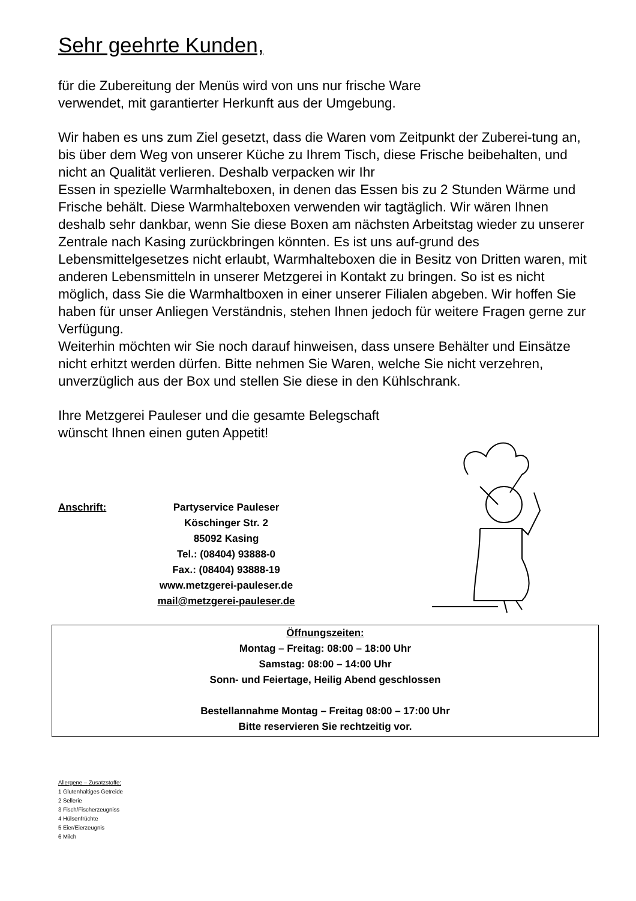Sehr geehrte Kunden,
für die Zubereitung der Menüs wird von uns nur frische Ware
verwendet, mit garantierter Herkunft aus der Umgebung.
Wir haben es uns zum Ziel gesetzt, dass die Waren vom Zeitpunkt der Zuberei-tung an, bis über dem Weg von unserer Küche zu Ihrem Tisch, diese Frische beibehalten, und nicht an Qualität verlieren. Deshalb verpacken wir Ihr
Essen in spezielle Warmhalteboxen, in denen das Essen bis zu 2 Stunden Wärme und Frische behält. Diese Warmhalteboxen verwenden wir tagtäglich. Wir wären Ihnen deshalb sehr dankbar, wenn Sie diese Boxen am nächsten Arbeitstag wieder zu unserer Zentrale nach Kasing zurückbringen könnten. Es ist uns auf-grund des Lebensmittelgesetzes nicht erlaubt, Warmhalteboxen die in Besitz von Dritten waren, mit anderen Lebensmitteln in unserer Metzgerei in Kontakt zu bringen. So ist es nicht möglich, dass Sie die Warmhaltboxen in einer unserer Filialen abgeben. Wir hoffen Sie haben für unser Anliegen Verständnis, stehen Ihnen jedoch für weitere Fragen gerne zur Verfügung.
Weiterhin möchten wir Sie noch darauf hinweisen, dass unsere Behälter und Einsätze nicht erhitzt werden dürfen. Bitte nehmen Sie Waren, welche Sie nicht verzehren, unverzüglich aus der Box und stellen Sie diese in den Kühlschrank.
Ihre Metzgerei Pauleser und die gesamte Belegschaft
wünscht Ihnen einen guten Appetit!
Anschrift: Partyservice Pauleser
Köschinger Str. 2
85092 Kasing
Tel.: (08404) 93888-0
Fax.: (08404) 93888-19
www.metzgerei-pauleser.de
mail@metzgerei-pauleser.de
Öffnungszeiten:
Montag – Freitag: 08:00 – 18:00 Uhr
Samstag: 08:00 – 14:00 Uhr
Sonn- und Feiertage, Heilig Abend geschlossen
Bestellannahme Montag – Freitag 08:00 – 17:00 Uhr
Bitte reservieren Sie rechtzeitig vor.
Allergene – Zusatzstoffe:
1 Glutenhaltiges Getreide
2 Sellerie
3 Fisch/Fischerzeugniss
4 Hülsenfrüchte
5 Eier/Eierzeugnis
6 Milch